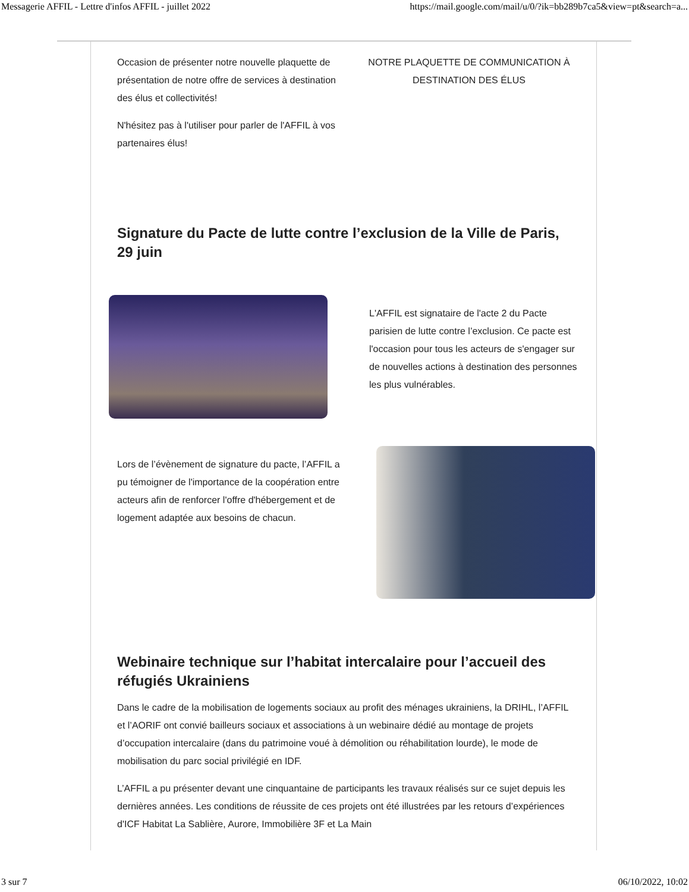Messagerie AFFIL - Lettre d'infos AFFIL - juillet 2022 https://mail.google.com/mail/u/0/?ik=bb289b7ca5&view=pt&search=a...
Occasion de présenter notre nouvelle plaquette de présentation de notre offre de services à destination des élus et collectivités!
N'hésitez pas à l'utiliser pour parler de l'AFFIL à vos partenaires élus!
NOTRE PLAQUETTE DE COMMUNICATION À DESTINATION DES ÉLUS
Signature du Pacte de lutte contre l’exclusion de la Ville de Paris, 29 juin
L'AFFIL est signataire de l'acte 2 du Pacte parisien de lutte contre l’exclusion. Ce pacte est l'occasion pour tous les acteurs de s'engager sur de nouvelles actions à destination des personnes les plus vulnérables.
Lors de l’évènement de signature du pacte, l’AFFIL a pu témoigner de l'importance de la coopération entre acteurs afin de renforcer l'offre d'hébergement et de logement adaptée aux besoins de chacun.
Webinaire technique sur l’habitat intercalaire pour l’accueil des réfugiés Ukrainiens
Dans le cadre de la mobilisation de logements sociaux au profit des ménages ukrainiens, la DRIHL, l’AFFIL et l’AORIF ont convié bailleurs sociaux et associations à un webinaire dédié au montage de projets d’occupation intercalaire (dans du patrimoine voué à démolition ou réhabilitation lourde), le mode de mobilisation du parc social privilégié en IDF.
L’AFFIL a pu présenter devant une cinquantaine de participants les travaux réalisés sur ce sujet depuis les dernières années. Les conditions de réussite de ces projets ont été illustrées par les retours d’expériences d'ICF Habitat La Sablière, Aurore, Immobilière 3F et La Main
3 sur 7 06/10/2022, 10:02